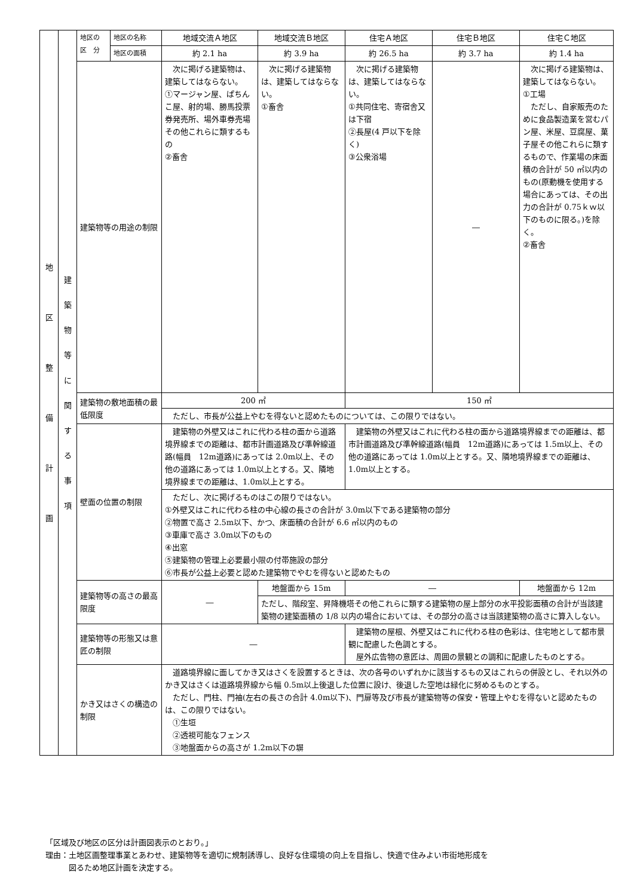| 地 区 整 備 計 画 | 建 築 物 等 に 関 す る 事 項 | 地区の 区 分 | 地区の名称 | 地域交流Ａ地区 | 地域交流Ｂ地区 | 住宅Ａ地区 | 住宅Ｂ地区 | 住宅Ｃ地区 |
| | | | 地区の面積 | 約 2.1 ha | 約 3.9 ha | 約 26.5 ha | 約 3.7 ha | 約 1.4 ha |
| | | 建築物等の用途の制限 | | 次に掲げる建築物は、建築してはならない。 ①マージャン屋、ぱちんこ屋、射的場、勝馬投票券発売所、場外車券売場その他これらに類するもの ②畜舎 | 次に掲げる建築物は、建築してはならない。 ①畜舎 | 次に掲げる建築物は、建築してはならない。 ①共同住宅、寄宿舎又は下宿 ②長屋(4 戸以下を除く) ③公衆浴場 | ― | 次に掲げる建築物は、建築してはならない。 ①工場 ただし、自家販売のために食品製造業を営むパン屋、米屋、豆腐屋、菓子屋その他これらに類するもので、作業場の床面積の合計が 50 ㎡以内のもの(原動機を使用する場合にあっては、その出力の合計が 0.75ｋｗ以下のものに限る。)を除く。 ②畜舎 |
| | | 建築物の敷地面積の最低限度 | | 200 ㎡ | | 150 ㎡ | | |
| | | | | ただし、市長が公益上やむを得ないと認めたものについては、この限りではない。 | | | | |
| | | 壁面の位置の制限 | | 建築物の外壁又はこれに代わる柱の面から道路境界線までの距離は、都市計画道路及び準幹線道路(幅員 12m道路)にあっては 2.0m以上、その他の道路にあっては 1.0m以上とする。又、隣地境界線までの距離は、1.0m以上とする。 | | 建築物の外壁又はこれに代わる柱の面から道路境界線までの距離は、都市計画道路及び準幹線道路(幅員 12m道路)にあっては 1.5m以上、その他の道路にあっては 1.0m以上とする。又、隣地境界線までの距離は、1.0m以上とする。 | | |
| | | | | ただし、次に掲げるものはこの限りではない。 ①外壁又はこれに代わる柱の中心線の長さの合計が 3.0m以下である建築物の部分 ②物置で高さ 2.5m以下、かつ、床面積の合計が 6.6 ㎡以内のもの ③車庫で高さ 3.0m以下のもの ④出窓 ⑤建築物の管理上必要最小限の付帯施設の部分 ⑥市長が公益上必要と認めた建築物でやむを得ないと認めたもの | | | | |
| | | 建築物等の高さの最高限度 | | ― | 地盤面から 15m | ― | | 地盤面から 12m |
| | | | | | ただし、階段室、昇降機塔その他これらに類する建築物の屋上部分の水平投影面積の合計が当該建築物の建築面積の 1/8 以内の場合においては、その部分の高さは当該建築物の高さに算入しない。 | | | |
| | | 建築物等の形態又は意匠の制限 | | ― | | 建築物の屋根、外壁又はこれに代わる柱の色彩は、住宅地として都市景観に配慮した色調とする。 屋外広告物の意匠は、周囲の景観との調和に配慮したものとする。 | | |
| | | かき又はさくの構造の制限 | | 道路境界線に面してかき又はさくを設置するときは、次の各号のいずれかに該当するもの又はこれらの併設とし、それ以外のかき又はさくは道路境界線から幅 0.5m以上後退した位置に設け、後退した空地は緑化に努めるものとする。 ただし、門柱、門袖(左右の長さの合計 4.0m以下)、門扉等及び市長が建築物等の保安・管理上やむを得ないと認めたものは、この限りではない。 ①生垣 ②透視可能なフェンス ③地盤面からの高さが 1.2m以下の塀 | | | | |
「区域及び地区の区分は計画図表示のとおり。」
理由：土地区画整理事業とあわせ、建築物等を適切に規制誘導し、良好な住環境の向上を目指し、快適で住みよい市街地形成を
　　　図るため地区計画を決定する。